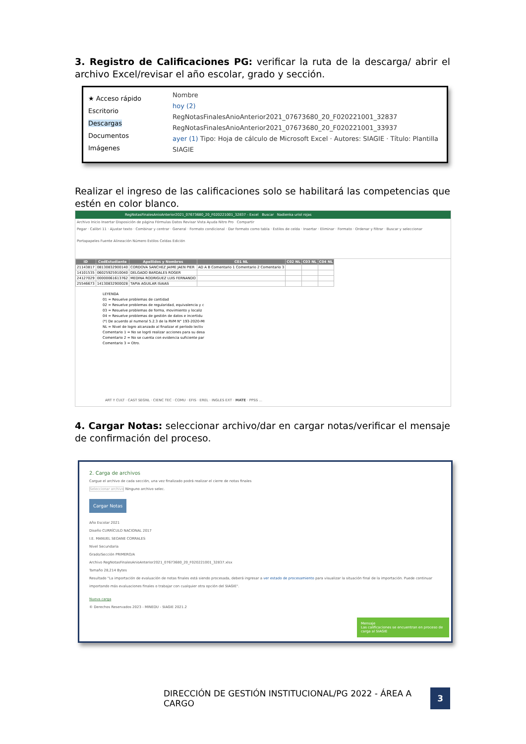3. Registro de Calificaciones PG: verificar la ruta de la descarga/ abrir el archivo Excel/revisar el año escolar, grado y sección.
★ Acceso rápido
Escritorio
Descargas
Documentos
Imágenes
Nombre
hoy (2)
RegNotasFinalesAnioAnterior2021_07673680_20_F020221001_32837
RegNotasFinalesAnioAnterior2021_07673680_20_F020221001_33937
ayer (1) Tipo: Hoja de cálculo de Microsoft Excel · Autores: SIAGIE · Título: Plantilla SIAGIE
Realizar el ingreso de las calificaciones solo se habilitará las competencias que estén en color blanco.
RegNotasFinalesAnioAnterior2021_07673680_20_F020221001_32837 - Excel Buscar Nadienka uriol rojas
Archivo Inicio Insertar Disposición de página Fórmulas Datos Revisar Vista Ayuda Nitro Pro Compartir
Pegar · Calibri 11 · Ajustar texto · Combinar y centrar · General · Formato condicional · Dar formato como tabla · Estilos de celda · Insertar · Eliminar · Formato · Ordenar y filtrar · Buscar y seleccionar
Portapapeles Fuente Alineación Número Estilos Celdas Edición
| ID | CodEstudiante | Apellidos y Nombres | C01 NL | C02 NL | C03 NL | C04 NL |
| --- | --- | --- | --- | --- | --- | --- |
| 21143817 | 08130832900140 | CORDOVA SANCHEZ JAIME JAEN PIER | AD A B Comentario 1 Comentario 2 Comentario 3 | | | |
| 14101535 | 06025925910040 | DELGADO BARDALES ROGER | | | | |
| 24127029 | 00000061613762 | MEDINA RODRIGUEZ LUIS FERNANDO | | | | |
| 25546673 | 14130832900028 | TAPIA AGUILAR ISAIAS | | | | |
LEYENDA
01 = Resuelve problemas de cantidad
02 = Resuelve problemas de regularidad, equivalencia y c
03 = Resuelve problemas de forma, movimiento y localiz
04 = Resuelve problemas de gestión de datos e incertidu
(*) De acuerdo al numeral 5.2.3 de la RVM N° 193-2020-MI
NL = Nivel de logro alcanzado al finalizar el período lectiv
Comentario 1 = No se logró realizar acciones para su desa
Comentario 2 = No se cuenta con evidencia suficiente par
Comentario 3 = Otro.
ART Y CULT · CAST SEGNL · CIENC TEC · COMU · EFIS · EREL · INGLES EXT · MATE · PPSS ...
4. Cargar Notas: seleccionar archivo/dar en cargar notas/verificar el mensaje de confirmación del proceso.
2. Carga de archivos
Cargue el archivo de cada sección, una vez finalizado podrá realizar el cierre de notas finales
Seleccionar archivo Ninguno archivo selec.
Cargar Notas
Año Escolar 2021
Diseño CURRÍCULO NACIONAL 2017
I.E. MANUEL SEOANE CORRALES
Nivel Secundaria
Grado/Sección PRIMERO/A
Archivo RegNotasFinalesAnioAnterior2021_07673680_20_F020221001_32837.xlsx
Tamaño 28,214 Bytes
Resultado "La importación de evaluación de notas finales está siendo procesada, deberá ingresar a ver estado de procesamiento para visualizar la situación final de la importación. Puede continuar importando más evaluaciones finales o trabajar con cualquier otra opción del SIAGIE".
Nueva carga
© Derechos Reservados 2023 - MINEDU - SIAGIE 2021.2
Mensaje
Las calificaciones se encuentran en proceso de carga al SIAGIE
DIRECCIÓN DE GESTIÓN INSTITUCIONAL/PG 2022 - ÁREA A CARGO 3